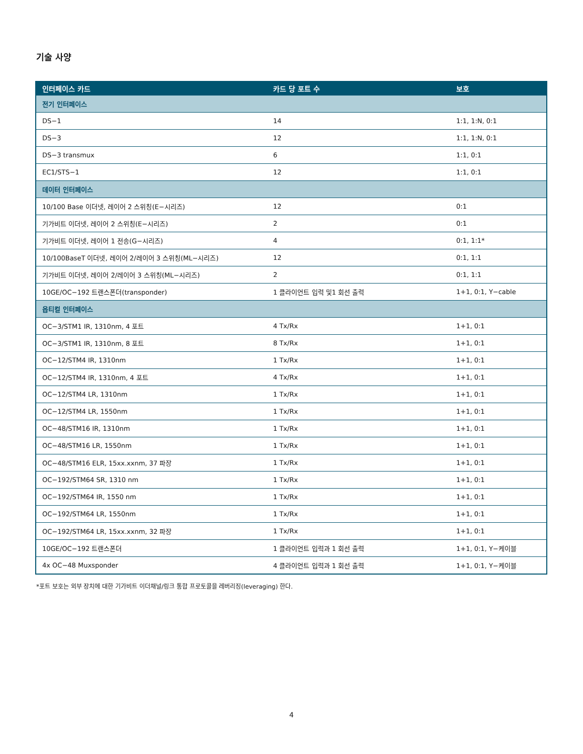기술 사양
| 인터페이스 카드 | 카드 당 포트 수 | 보호 |
| --- | --- | --- |
| 전기 인터페이스 | | |
| DS−1 | 14 | 1:1, 1:N, 0:1 |
| DS−3 | 12 | 1:1, 1:N, 0:1 |
| DS−3 transmux | 6 | 1:1, 0:1 |
| EC1/STS−1 | 12 | 1:1, 0:1 |
| 데이터 인터페이스 | | |
| 10/100 Base 이더넷, 레이어 2 스위칭(E−시리즈) | 12 | 0:1 |
| 기가비트 이더넷, 레이어 2 스위칭(E−시리즈) | 2 | 0:1 |
| 기가비트 이더넷, 레이어 1 전송(G−시리즈) | 4 | 0:1, 1:1* |
| 10/100BaseT 이더넷, 레이어 2/레이어 3 스위칭(ML−시리즈) | 12 | 0:1, 1:1 |
| 기가비트 이더넷, 레이어 2/레이어 3 스위칭(ML−시리즈) | 2 | 0:1, 1:1 |
| 10GE/OC−192 트랜스폰더(transponder) | 1 클라이언트 입력 및1 회선 출력 | 1+1, 0:1, Y−cable |
| 옵티컬 인터페이스 | | |
| OC−3/STM1 IR, 1310nm, 4 포트 | 4 Tx/Rx | 1+1, 0:1 |
| OC−3/STM1 IR, 1310nm, 8 포트 | 8 Tx/Rx | 1+1, 0:1 |
| OC−12/STM4 IR, 1310nm | 1 Tx/Rx | 1+1, 0:1 |
| OC−12/STM4 IR, 1310nm, 4 포트 | 4 Tx/Rx | 1+1, 0:1 |
| OC−12/STM4 LR, 1310nm | 1 Tx/Rx | 1+1, 0:1 |
| OC−12/STM4 LR, 1550nm | 1 Tx/Rx | 1+1, 0:1 |
| OC−48/STM16 IR, 1310nm | 1 Tx/Rx | 1+1, 0:1 |
| OC−48/STM16 LR, 1550nm | 1 Tx/Rx | 1+1, 0:1 |
| OC−48/STM16 ELR, 15xx.xxnm, 37 파장 | 1 Tx/Rx | 1+1, 0:1 |
| OC−192/STM64 SR, 1310 nm | 1 Tx/Rx | 1+1, 0:1 |
| OC−192/STM64 IR, 1550 nm | 1 Tx/Rx | 1+1, 0:1 |
| OC−192/STM64 LR, 1550nm | 1 Tx/Rx | 1+1, 0:1 |
| OC−192/STM64 LR, 15xx.xxnm, 32 파장 | 1 Tx/Rx | 1+1, 0:1 |
| 10GE/OC−192 트랜스폰더 | 1 클라이언트 입력과 1 회선 출력 | 1+1, 0:1, Y−케이블 |
| 4x OC−48 Muxsponder | 4 클라이언트 입력과 1 회선 출력 | 1+1, 0:1, Y−케이블 |
*포트 보호는 외부 장치에 대한 기가비트 이더채널/링크 통합 프로토콜을 레버리징(leveraging) 한다.
4